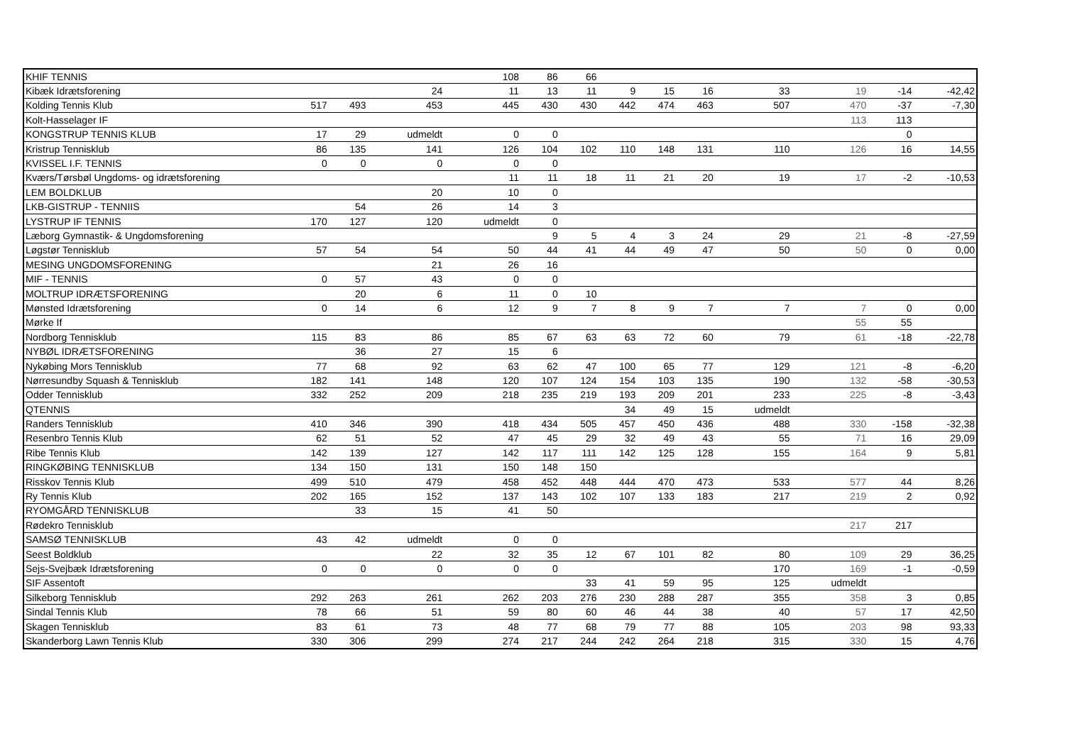| KHIF TENNIS | | | | 108 | 86 | 66 | | | | | | | |
| Kibæk Idrætsforening | | | 24 | 11 | 13 | 11 | 9 | 15 | 16 | 33 | 19 | -14 | -42,42 |
| Kolding Tennis Klub | 517 | 493 | 453 | 445 | 430 | 430 | 442 | 474 | 463 | 507 | 470 | -37 | -7,30 |
| Kolt-Hasselager IF | | | | | | | | | | | 113 | 113 | |
| KONGSTRUP TENNIS KLUB | 17 | 29 | udmeldt | 0 | 0 | | | | | | | 0 | |
| Kristrup Tennisklub | 86 | 135 | 141 | 126 | 104 | 102 | 110 | 148 | 131 | 110 | 126 | 16 | 14,55 |
| KVISSEL I.F. TENNIS | 0 | 0 | 0 | 0 | 0 | | | | | | | | |
| Kværs/Tørsbøl Ungdoms- og idrætsforening | | | | 11 | 11 | 18 | 11 | 21 | 20 | 19 | 17 | -2 | -10,53 |
| LEM BOLDKLUB | | | 20 | 10 | 0 | | | | | | | | |
| LKB-GISTRUP - TENNIIS | | 54 | 26 | 14 | 3 | | | | | | | | |
| LYSTRUP IF TENNIS | 170 | 127 | 120 | udmeldt | 0 | | | | | | | | |
| Læborg Gymnastik- & Ungdomsforening | | | | | 9 | 5 | 4 | 3 | 24 | 29 | 21 | -8 | -27,59 |
| Løgstør Tennisklub | 57 | 54 | 54 | 50 | 44 | 41 | 44 | 49 | 47 | 50 | 50 | 0 | 0,00 |
| MESING UNGDOMSFORENING | | | 21 | 26 | 16 | | | | | | | | |
| MIF - TENNIS | 0 | 57 | 43 | 0 | 0 | | | | | | | | |
| MOLTRUP IDRÆTSFORENING | | 20 | 6 | 11 | 0 | 10 | | | | | | | |
| Mønsted Idrætsforening | 0 | 14 | 6 | 12 | 9 | 7 | 8 | 9 | 7 | 7 | 7 | 0 | 0,00 |
| Mørke If | | | | | | | | | | | 55 | 55 | |
| Nordborg Tennisklub | 115 | 83 | 86 | 85 | 67 | 63 | 63 | 72 | 60 | 79 | 61 | -18 | -22,78 |
| NYBØL IDRÆTSFORENING | | 36 | 27 | 15 | 6 | | | | | | | | |
| Nykøbing Mors Tennisklub | 77 | 68 | 92 | 63 | 62 | 47 | 100 | 65 | 77 | 129 | 121 | -8 | -6,20 |
| Nørresundby Squash & Tennisklub | 182 | 141 | 148 | 120 | 107 | 124 | 154 | 103 | 135 | 190 | 132 | -58 | -30,53 |
| Odder Tennisklub | 332 | 252 | 209 | 218 | 235 | 219 | 193 | 209 | 201 | 233 | 225 | -8 | -3,43 |
| QTENNIS | | | | | | | 34 | 49 | 15 | udmeldt | | | |
| Randers Tennisklub | 410 | 346 | 390 | 418 | 434 | 505 | 457 | 450 | 436 | 488 | 330 | -158 | -32,38 |
| Resenbro Tennis Klub | 62 | 51 | 52 | 47 | 45 | 29 | 32 | 49 | 43 | 55 | 71 | 16 | 29,09 |
| Ribe Tennis Klub | 142 | 139 | 127 | 142 | 117 | 111 | 142 | 125 | 128 | 155 | 164 | 9 | 5,81 |
| RINGKØBING TENNISKLUB | 134 | 150 | 131 | 150 | 148 | 150 | | | | | | | |
| Risskov Tennis Klub | 499 | 510 | 479 | 458 | 452 | 448 | 444 | 470 | 473 | 533 | 577 | 44 | 8,26 |
| Ry Tennis Klub | 202 | 165 | 152 | 137 | 143 | 102 | 107 | 133 | 183 | 217 | 219 | 2 | 0,92 |
| RYOMGÅRD TENNISKLUB | | 33 | 15 | 41 | 50 | | | | | | | | |
| Rødekro Tennisklub | | | | | | | | | | | 217 | 217 | |
| SAMSØ TENNISKLUB | 43 | 42 | udmeldt | 0 | 0 | | | | | | | | |
| Seest Boldklub | | | 22 | 32 | 35 | 12 | 67 | 101 | 82 | 80 | 109 | 29 | 36,25 |
| Sejs-Svejbæk Idrætsforening | 0 | 0 | 0 | 0 | 0 | | | | | 170 | 169 | -1 | -0,59 |
| SIF Assentoft | | | | | | 33 | 41 | 59 | 95 | 125 | udmeldt | | |
| Silkeborg Tennisklub | 292 | 263 | 261 | 262 | 203 | 276 | 230 | 288 | 287 | 355 | 358 | 3 | 0,85 |
| Sindal Tennis Klub | 78 | 66 | 51 | 59 | 80 | 60 | 46 | 44 | 38 | 40 | 57 | 17 | 42,50 |
| Skagen Tennisklub | 83 | 61 | 73 | 48 | 77 | 68 | 79 | 77 | 88 | 105 | 203 | 98 | 93,33 |
| Skanderborg Lawn Tennis Klub | 330 | 306 | 299 | 274 | 217 | 244 | 242 | 264 | 218 | 315 | 330 | 15 | 4,76 |